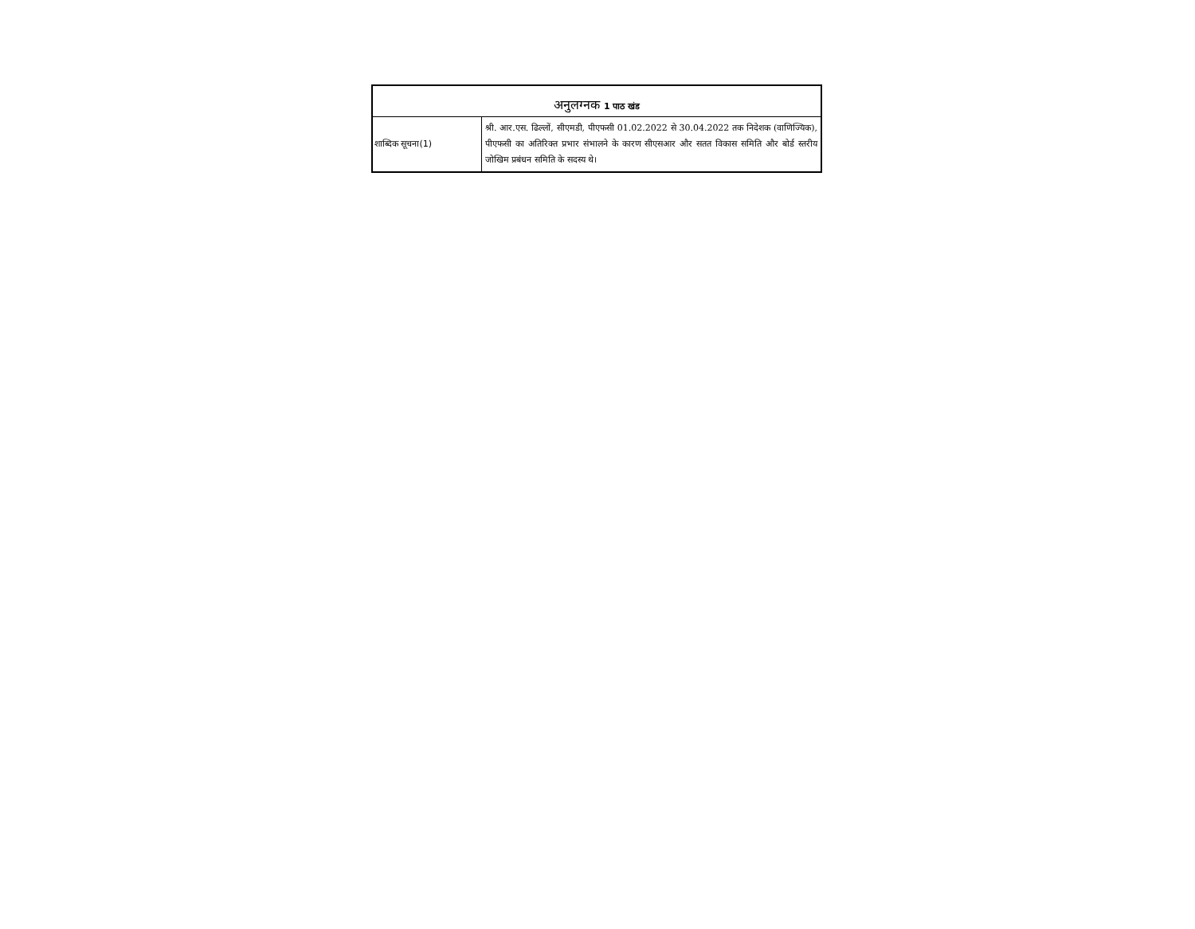| अनुलग्नक 1 पाठ खंड | |
| --- | --- |
| शाब्दिक सूचना(1) | श्री. आर.एस. ढिल्लों, सीएमडी, पीएफसी 01.02.2022 से 30.04.2022 तक निदेशक (वाणिज्यिक), पीएफसी का अतिरिक्त प्रभार संभालने के कारण सीएसआर और सतत विकास समिति और बोर्ड स्तरीय जोखिम प्रबंधन समिति के सदस्य थे। |